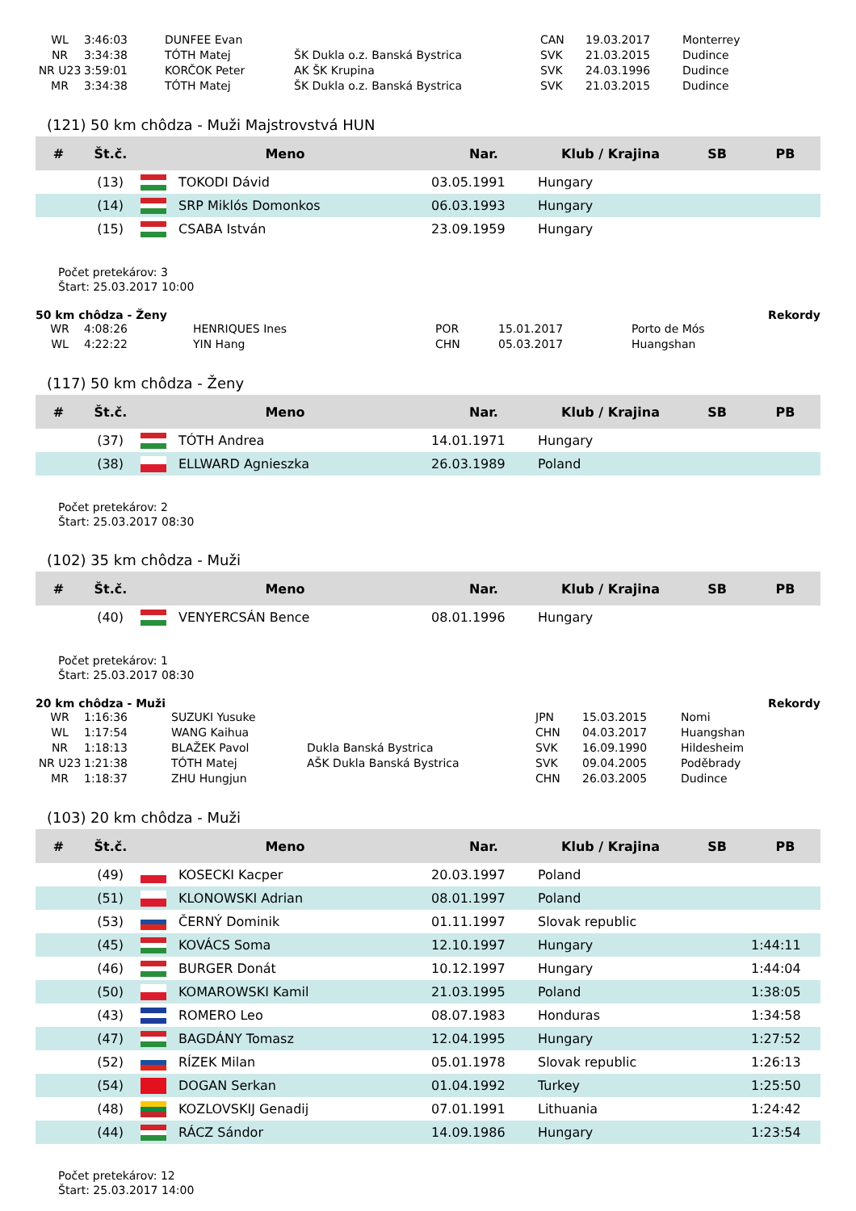| WL | 3:46:03 | DUNFEE Evan | | CAN | 19.03.2017 | Monterrey |
| NR | 3:34:38 | TÓTH Matej | ŠK Dukla o.z. Banská Bystrica | SVK | 21.03.2015 | Dudince |
| NR U23 | 3:59:01 | KORČOK Peter | AK ŠK Krupina | SVK | 24.03.1996 | Dudince |
| MR | 3:34:38 | TÓTH Matej | ŠK Dukla o.z. Banská Bystrica | SVK | 21.03.2015 | Dudince |
(121) 50 km chôdza - Muži Majstrovstvá HUN
| # | Št.č. | Meno | | Nar. | Klub / Krajina | SB | PB |
| --- | --- | --- | --- | --- | --- | --- | --- |
| | (13) | | TOKODI Dávid | 03.05.1991 | Hungary | | |
| | (14) | | SRP Miklós Domonkos | 06.03.1993 | Hungary | | |
| | (15) | | CSABA István | 23.09.1959 | Hungary | | |
Počet pretekárov: 3
Štart: 25.03.2017 10:00
50 km chôdza - Ženy Rekordy
| WR | 4:08:26 | HENRIQUES Ines | POR | 15.01.2017 | Porto de Mós |
| WL | 4:22:22 | YIN Hang | CHN | 05.03.2017 | Huangshan |
(117) 50 km chôdza - Ženy
| # | Št.č. | Meno | | Nar. | Klub / Krajina | SB | PB |
| --- | --- | --- | --- | --- | --- | --- | --- |
| | (37) | | TÓTH Andrea | 14.01.1971 | Hungary | | |
| | (38) | | ELLWARD Agnieszka | 26.03.1989 | Poland | | |
Počet pretekárov: 2
Štart: 25.03.2017 08:30
(102) 35 km chôdza - Muži
| # | Št.č. | Meno | | Nar. | Klub / Krajina | SB | PB |
| --- | --- | --- | --- | --- | --- | --- | --- |
| | (40) | | VENYERCSÁN Bence | 08.01.1996 | Hungary | | |
Počet pretekárov: 1
Štart: 25.03.2017 08:30
20 km chôdza - Muži Rekordy
| WR | 1:16:36 | SUZUKI Yusuke | | JPN | 15.03.2015 | Nomi |
| WL | 1:17:54 | WANG Kaihua | | CHN | 04.03.2017 | Huangshan |
| NR | 1:18:13 | BLAŽEK Pavol | Dukla Banská Bystrica | SVK | 16.09.1990 | Hildesheim |
| NR U23 | 1:21:38 | TÓTH Matej | AŠK Dukla Banská Bystrica | SVK | 09.04.2005 | Poděbrady |
| MR | 1:18:37 | ZHU Hungjun | | CHN | 26.03.2005 | Dudince |
(103) 20 km chôdza - Muži
| # | Št.č. | Meno | | Nar. | Klub / Krajina | SB | PB |
| --- | --- | --- | --- | --- | --- | --- | --- |
| | (49) | | KOSECKI Kacper | 20.03.1997 | Poland | | |
| | (51) | | KLONOWSKI Adrian | 08.01.1997 | Poland | | |
| | (53) | | ČERNÝ Dominik | 01.11.1997 | Slovak republic | | |
| | (45) | | KOVÁCS Soma | 12.10.1997 | Hungary | | 1:44:11 |
| | (46) | | BURGER Donát | 10.12.1997 | Hungary | | 1:44:04 |
| | (50) | | KOMAROWSKI Kamil | 21.03.1995 | Poland | | 1:38:05 |
| | (43) | | ROMERO Leo | 08.07.1983 | Honduras | | 1:34:58 |
| | (47) | | BAGDÁNY Tomasz | 12.04.1995 | Hungary | | 1:27:52 |
| | (52) | | RÍZEK Milan | 05.01.1978 | Slovak republic | | 1:26:13 |
| | (54) | | DOGAN Serkan | 01.04.1992 | Turkey | | 1:25:50 |
| | (48) | | KOZLOVSKIJ Genadij | 07.01.1991 | Lithuania | | 1:24:42 |
| | (44) | | RÁCZ Sándor | 14.09.1986 | Hungary | | 1:23:54 |
Počet pretekárov: 12
Štart: 25.03.2017 14:00